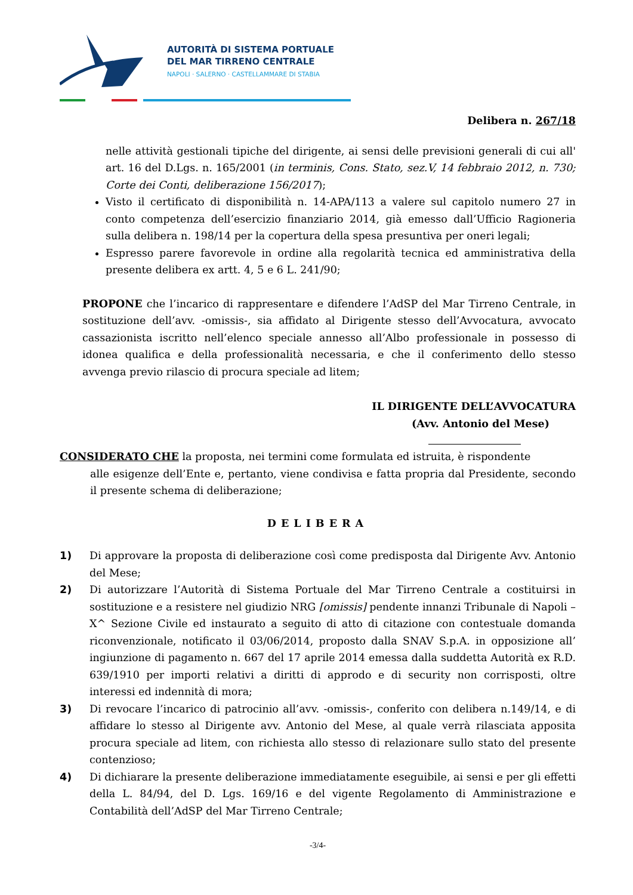AUTORITÀ DI SISTEMA PORTUALE
DEL MAR TIRRENO CENTRALE
NAPOLI · SALERNO · CASTELLAMMARE DI STABIA
Delibera n. 267/18
nelle attività gestionali tipiche del dirigente, ai sensi delle previsioni generali di cui all' art. 16 del D.Lgs. n. 165/2001 (in terminis, Cons. Stato, sez.V, 14 febbraio 2012, n. 730; Corte dei Conti, deliberazione 156/2017);
Visto il certificato di disponibilità n. 14-APA/113 a valere sul capitolo numero 27 in conto competenza dell’esercizio finanziario 2014, già emesso dall’Ufficio Ragioneria sulla delibera n. 198/14 per la copertura della spesa presuntiva per oneri legali;
Espresso parere favorevole in ordine alla regolarità tecnica ed amministrativa della presente delibera ex artt. 4, 5 e 6 L. 241/90;
PROPONE che l’incarico di rappresentare e difendere l’AdSP del Mar Tirreno Centrale, in sostituzione dell’avv. -omissis-, sia affidato al Dirigente stesso dell’Avvocatura, avvocato cassazionista iscritto nell’elenco speciale annesso all’Albo professionale in possesso di idonea qualifica e della professionalità necessaria, e che il conferimento dello stesso avvenga previo rilascio di procura speciale ad litem;
IL DIRIGENTE DELL’AVVOCATURA
(Avv. Antonio del Mese)
CONSIDERATO CHE la proposta, nei termini come formulata ed istruita, è rispondente
alle esigenze dell’Ente e, pertanto, viene condivisa e fatta propria dal Presidente, secondo il presente schema di deliberazione;
DELIBERA
1) Di approvare la proposta di deliberazione così come predisposta dal Dirigente Avv. Antonio del Mese;
2) Di autorizzare l’Autorità di Sistema Portuale del Mar Tirreno Centrale a costituirsi in sostituzione e a resistere nel giudizio NRG [omissis] pendente innanzi Tribunale di Napoli – X^ Sezione Civile ed instaurato a seguito di atto di citazione con contestuale domanda riconvenzionale, notificato il 03/06/2014, proposto dalla SNAV S.p.A. in opposizione all’ ingiunzione di pagamento n. 667 del 17 aprile 2014 emessa dalla suddetta Autorità ex R.D. 639/1910 per importi relativi a diritti di approdo e di security non corrisposti, oltre interessi ed indennità di mora;
3) Di revocare l’incarico di patrocinio all’avv. -omissis-, conferito con delibera n.149/14, e di affidare lo stesso al Dirigente avv. Antonio del Mese, al quale verrà rilasciata apposita procura speciale ad litem, con richiesta allo stesso di relazionare sullo stato del presente contenzioso;
4) Di dichiarare la presente deliberazione immediatamente eseguibile, ai sensi e per gli effetti della L. 84/94, del D. Lgs. 169/16 e del vigente Regolamento di Amministrazione e Contabilità dell’AdSP del Mar Tirreno Centrale;
-3/4-